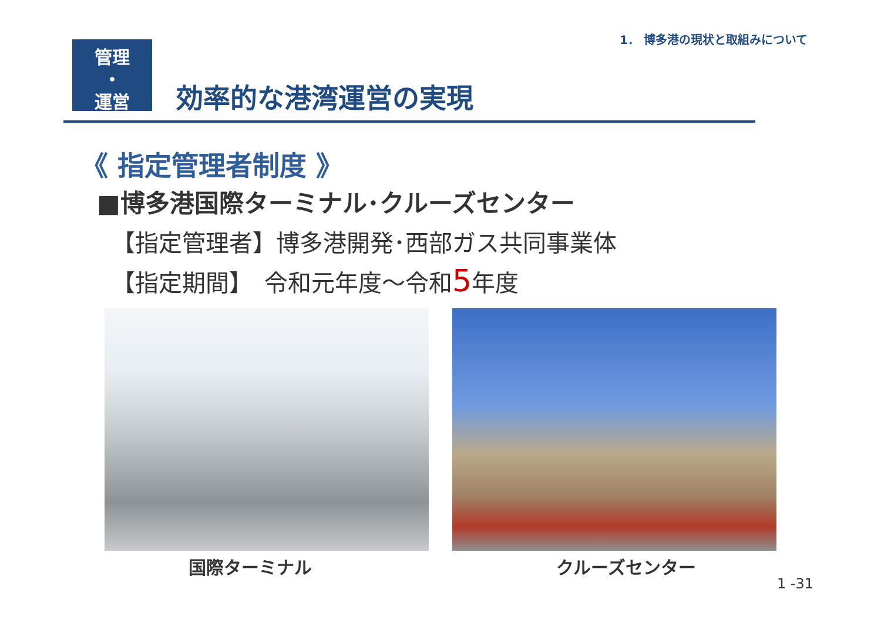1． 博多港の現状と取組みについて
管理
・
運営
効率的な港湾運営の実現
《 指定管理者制度 》
■博多港国際ターミナル･クルーズセンター
【指定管理者】博多港開発･西部ガス共同事業体
【指定期間】　令和元年度～令和5年度
国際ターミナル クルーズセンター
1 -31